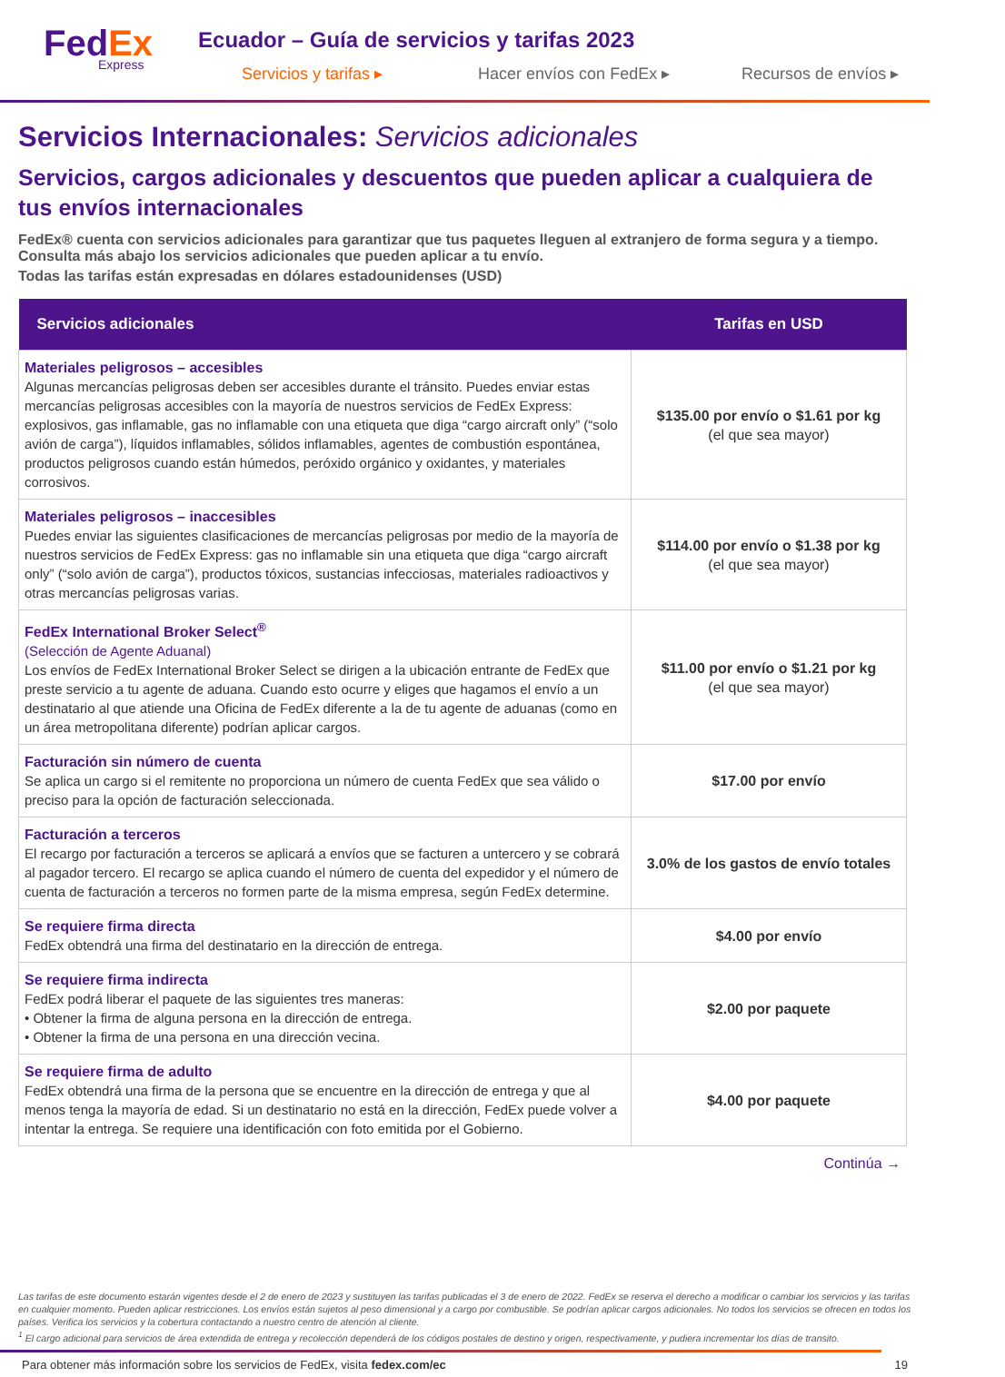FedEx
Express
Ecuador – Guía de servicios y tarifas 2023
Servicios y tarifas ▸ Hacer envíos con FedEx ▸ Recursos de envíos ▸
Servicios Internacionales: Servicios adicionales
Servicios, cargos adicionales y descuentos que pueden aplicar a cualquiera de tus envíos internacionales
FedEx® cuenta con servicios adicionales para garantizar que tus paquetes lleguen al extranjero de forma segura y a tiempo. Consulta más abajo los servicios adicionales que pueden aplicar a tu envío.
Todas las tarifas están expresadas en dólares estadounidenses (USD)
| Servicios adicionales | Tarifas en USD |
| --- | --- |
| Materiales peligrosos – accesibles Algunas mercancías peligrosas deben ser accesibles durante el tránsito. Puedes enviar estas mercancías peligrosas accesibles con la mayoría de nuestros servicios de FedEx Express: explosivos, gas inflamable, gas no inflamable con una etiqueta que diga “cargo aircraft only” (“solo avión de carga”), líquidos inflamables, sólidos inflamables, agentes de combustión espontánea, productos peligrosos cuando están húmedos, peróxido orgánico y oxidantes, y materiales corrosivos. | $135.00 por envío o $1.61 por kg (el que sea mayor) |
| Materiales peligrosos – inaccesibles Puedes enviar las siguientes clasificaciones de mercancías peligrosas por medio de la mayoría de nuestros servicios de FedEx Express: gas no inflamable sin una etiqueta que diga “cargo aircraft only” (“solo avión de carga”), productos tóxicos, sustancias infecciosas, materiales radioactivos y otras mercancías peligrosas varias. | $114.00 por envío o $1.38 por kg (el que sea mayor) |
| FedEx International Broker Select<sup>®</sup> (Selección de Agente Aduanal) Los envíos de FedEx International Broker Select se dirigen a la ubicación entrante de FedEx que preste servicio a tu agente de aduana. Cuando esto ocurre y eliges que hagamos el envío a un destinatario al que atiende una Oficina de FedEx diferente a la de tu agente de aduanas (como en un área metropolitana diferente) podrían aplicar cargos. | $11.00 por envío o $1.21 por kg (el que sea mayor) |
| Facturación sin número de cuenta Se aplica un cargo si el remitente no proporciona un número de cuenta FedEx que sea válido o preciso para la opción de facturación seleccionada. | $17.00 por envío |
| Facturación a terceros El recargo por facturación a terceros se aplicará a envíos que se facturen a untercero y se cobrará al pagador tercero. El recargo se aplica cuando el número de cuenta del expedidor y el número de cuenta de facturación a terceros no formen parte de la misma empresa, según FedEx determine. | 3.0% de los gastos de envío totales |
| Se requiere firma directa FedEx obtendrá una firma del destinatario en la dirección de entrega. | $4.00 por envío |
| Se requiere firma indirecta FedEx podrá liberar el paquete de las siguientes tres maneras: • Obtener la firma de alguna persona en la dirección de entrega. • Obtener la firma de una persona en una dirección vecina. | $2.00 por paquete |
| Se requiere firma de adulto FedEx obtendrá una firma de la persona que se encuentre en la dirección de entrega y que al menos tenga la mayoría de edad. Si un destinatario no está en la dirección, FedEx puede volver a intentar la entrega. Se requiere una identificación con foto emitida por el Gobierno. | $4.00 por paquete |
Continúa →
Las tarifas de este documento estarán vigentes desde el 2 de enero de 2023 y sustituyen las tarifas publicadas el 3 de enero de 2022. FedEx se reserva el derecho a modificar o cambiar los servicios y las tarifas en cualquier momento. Pueden aplicar restricciones. Los envíos están sujetos al peso dimensional y a cargo por combustible. Se podrían aplicar cargos adicionales. No todos los servicios se ofrecen en todos los países. Verifica los servicios y la cobertura contactando a nuestro centro de atención al cliente.
<sup>1</sup> El cargo adicional para servicios de área extendida de entrega y recolección dependerá de los códigos postales de destino y origen, respectivamente, y pudiera incrementar los días de transito.
Para obtener más información sobre los servicios de FedEx, visita fedex.com/ec 19